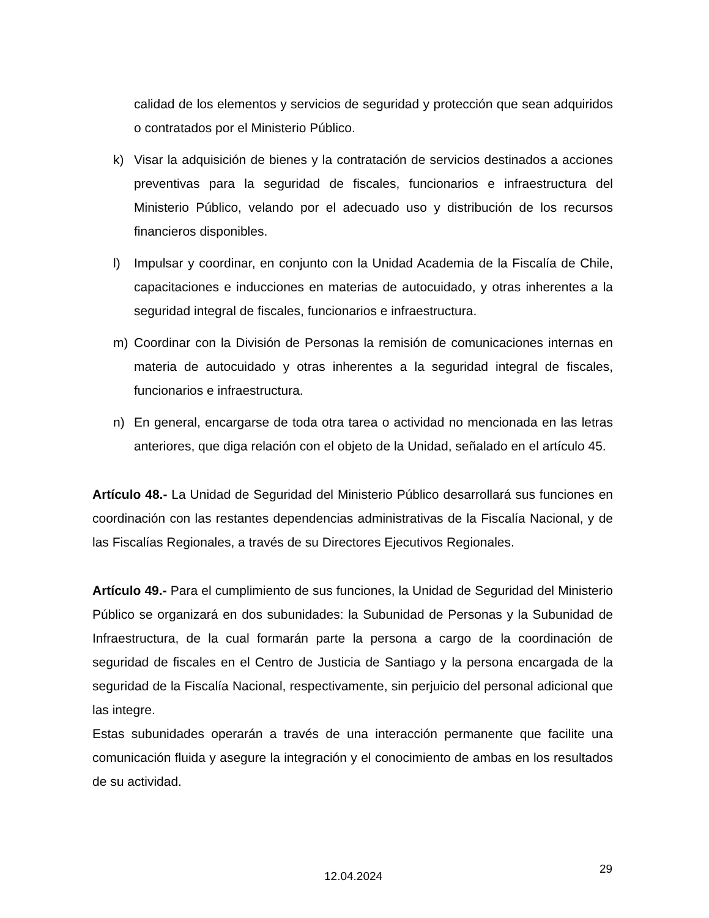calidad de los elementos y servicios de seguridad y protección que sean adquiridos o contratados por el Ministerio Público.
k) Visar la adquisición de bienes y la contratación de servicios destinados a acciones preventivas para la seguridad de fiscales, funcionarios e infraestructura del Ministerio Público, velando por el adecuado uso y distribución de los recursos financieros disponibles.
l) Impulsar y coordinar, en conjunto con la Unidad Academia de la Fiscalía de Chile, capacitaciones e inducciones en materias de autocuidado, y otras inherentes a la seguridad integral de fiscales, funcionarios e infraestructura.
m) Coordinar con la División de Personas la remisión de comunicaciones internas en materia de autocuidado y otras inherentes a la seguridad integral de fiscales, funcionarios e infraestructura.
n) En general, encargarse de toda otra tarea o actividad no mencionada en las letras anteriores, que diga relación con el objeto de la Unidad, señalado en el artículo 45.
Artículo 48.- La Unidad de Seguridad del Ministerio Público desarrollará sus funciones en coordinación con las restantes dependencias administrativas de la Fiscalía Nacional, y de las Fiscalías Regionales, a través de su Directores Ejecutivos Regionales.
Artículo 49.- Para el cumplimiento de sus funciones, la Unidad de Seguridad del Ministerio Público se organizará en dos subunidades: la Subunidad de Personas y la Subunidad de Infraestructura, de la cual formarán parte la persona a cargo de la coordinación de seguridad de fiscales en el Centro de Justicia de Santiago y la persona encargada de la seguridad de la Fiscalía Nacional, respectivamente, sin perjuicio del personal adicional que las integre.
Estas subunidades operarán a través de una interacción permanente que facilite una comunicación fluida y asegure la integración y el conocimiento de ambas en los resultados de su actividad.
29
12.04.2024